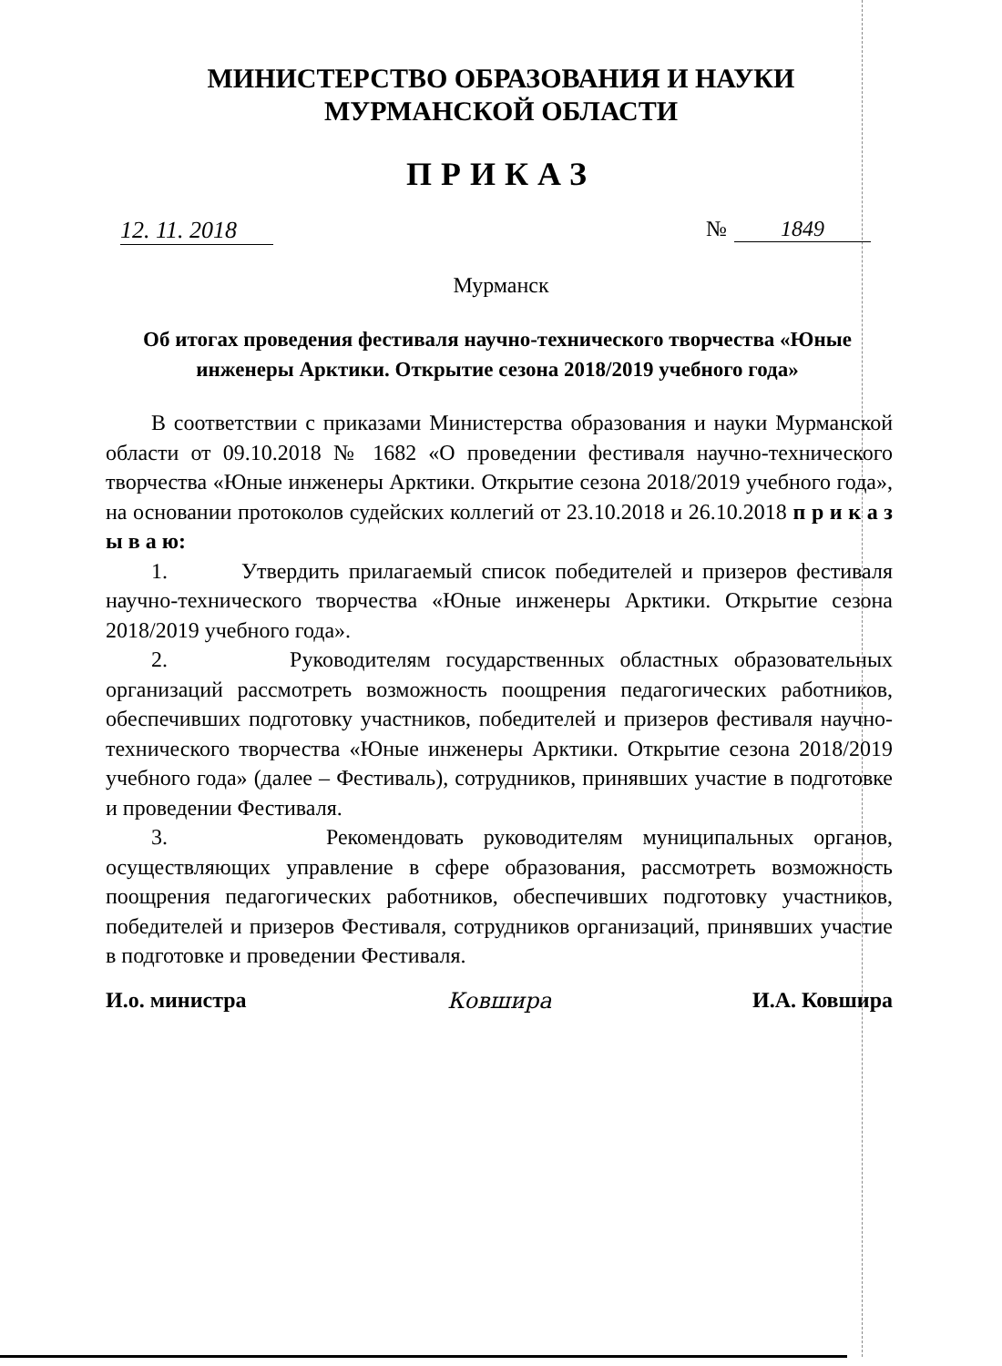МИНИСТЕРСТВО ОБРАЗОВАНИЯ И НАУКИ
МУРМАНСКОЙ ОБЛАСТИ
ПРИКАЗ
12. 11. 2018
№ 1849
Мурманск
Об итогах проведения фестиваля научно-технического творчества «Юные инженеры Арктики. Открытие сезона 2018/2019 учебного года»
В соответствии с приказами Министерства образования и науки Мурманской области от 09.10.2018 № 1682 «О проведении фестиваля научно-технического творчества «Юные инженеры Арктики. Открытие сезона 2018/2019 учебного года», на основании протоколов судейских коллегий от 23.10.2018 и 26.10.2018 п р и к а з ы в а ю:
1. Утвердить прилагаемый список победителей и призеров фестиваля научно-технического творчества «Юные инженеры Арктики. Открытие сезона 2018/2019 учебного года».
2. Руководителям государственных областных образовательных организаций рассмотреть возможность поощрения педагогических работников, обеспечивших подготовку участников, победителей и призеров фестиваля научно-технического творчества «Юные инженеры Арктики. Открытие сезона 2018/2019 учебного года» (далее – Фестиваль), сотрудников, принявших участие в подготовке и проведении Фестиваля.
3. Рекомендовать руководителям муниципальных органов, осуществляющих управление в сфере образования, рассмотреть возможность поощрения педагогических работников, обеспечивших подготовку участников, победителей и призеров Фестиваля, сотрудников организаций, принявших участие в подготовке и проведении Фестиваля.
И.о. министра Ковшира И.А. Ковшира